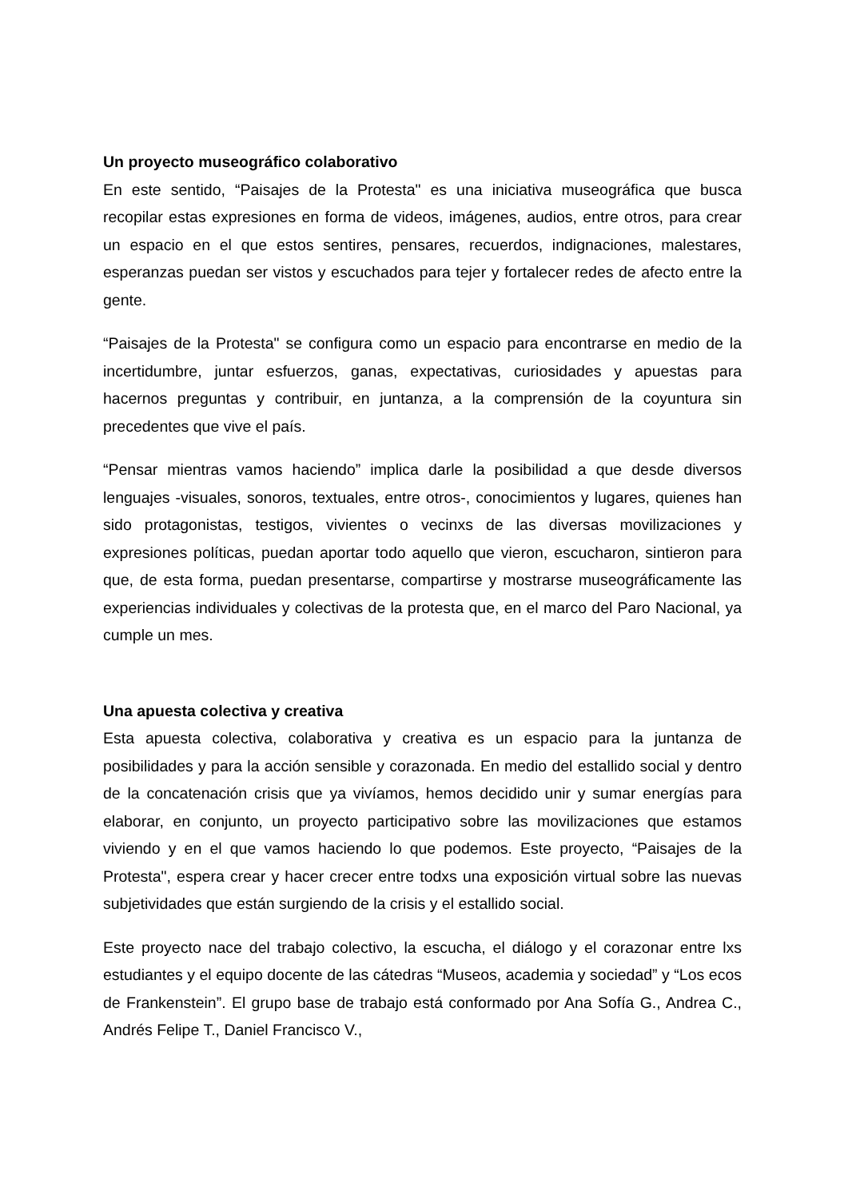Un proyecto museográfico colaborativo
En este sentido, “Paisajes de la Protesta" es una iniciativa museográfica que busca recopilar estas expresiones en forma de videos, imágenes, audios, entre otros, para crear un espacio en el que estos sentires, pensares, recuerdos, indignaciones, malestares, esperanzas puedan ser vistos y escuchados para tejer y fortalecer redes de afecto entre la gente.
“Paisajes de la Protesta" se configura como un espacio para encontrarse en medio de la incertidumbre, juntar esfuerzos, ganas, expectativas, curiosidades y apuestas para hacernos preguntas y contribuir, en juntanza, a la comprensión de la coyuntura sin precedentes que vive el país.
“Pensar mientras vamos haciendo” implica darle la posibilidad a que desde diversos lenguajes -visuales, sonoros, textuales, entre otros-, conocimientos y lugares, quienes han sido protagonistas, testigos, vivientes o vecinxs de las diversas movilizaciones y expresiones políticas, puedan aportar todo aquello que vieron, escucharon, sintieron para que, de esta forma, puedan presentarse, compartirse y mostrarse museográficamente las experiencias individuales y colectivas de la protesta que, en el marco del Paro Nacional, ya cumple un mes.
Una apuesta colectiva y creativa
Esta apuesta colectiva, colaborativa y creativa es un espacio para la juntanza de posibilidades y para la acción sensible y corazonada. En medio del estallido social y dentro de la concatenación crisis que ya vivíamos, hemos decidido unir y sumar energías para elaborar, en conjunto, un proyecto participativo sobre las movilizaciones que estamos viviendo y en el que vamos haciendo lo que podemos. Este proyecto, “Paisajes de la Protesta", espera crear y hacer crecer entre todxs una exposición virtual sobre las nuevas subjetividades que están surgiendo de la crisis y el estallido social.
Este proyecto nace del trabajo colectivo, la escucha, el diálogo y el corazonar entre lxs estudiantes y el equipo docente de las cátedras “Museos, academia y sociedad” y “Los ecos de Frankenstein”. El grupo base de trabajo está conformado por Ana Sofía G., Andrea C., Andrés Felipe T., Daniel Francisco V.,